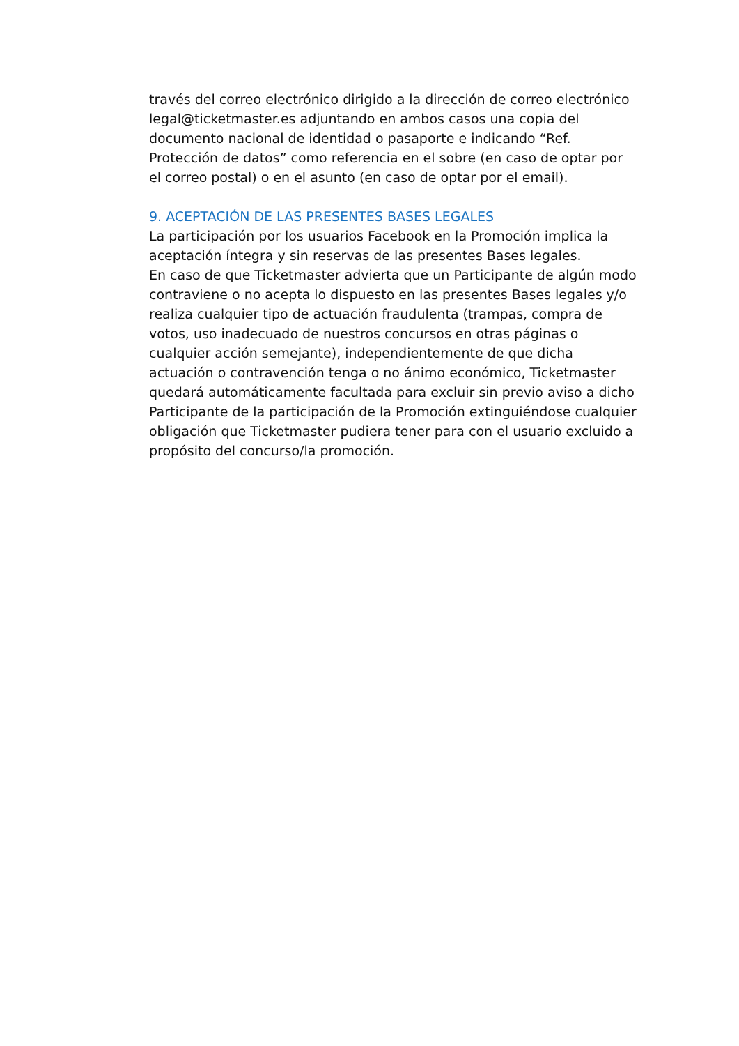través del correo electrónico dirigido a la dirección de correo electrónico legal@ticketmaster.es adjuntando en ambos casos una copia del documento nacional de identidad o pasaporte e indicando “Ref. Protección de datos” como referencia en el sobre (en caso de optar por el correo postal) o en el asunto (en caso de optar por el email).
9. ACEPTACIÓN DE LAS PRESENTES BASES LEGALES
La participación por los usuarios Facebook en la Promoción implica la aceptación íntegra y sin reservas de las presentes Bases legales.
En caso de que Ticketmaster advierta que un Participante de algún modo contraviene o no acepta lo dispuesto en las presentes Bases legales y/o realiza cualquier tipo de actuación fraudulenta (trampas, compra de votos, uso inadecuado de nuestros concursos en otras páginas o cualquier acción semejante), independientemente de que dicha actuación o contravención tenga o no ánimo económico, Ticketmaster quedará automáticamente facultada para excluir sin previo aviso a dicho Participante de la participación de la Promoción extinguiéndose cualquier obligación que Ticketmaster pudiera tener para con el usuario excluido a propósito del concurso/la promoción.